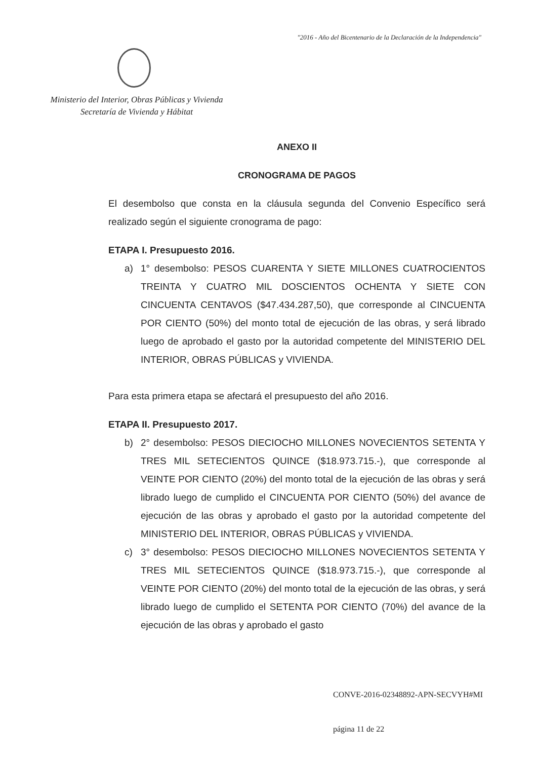"2016 - Año del Bicentenario de la Declaración de la Independencia"
Ministerio del Interior, Obras Públicas y Vivienda
Secretaría de Vivienda y Hábitat
ANEXO II
CRONOGRAMA DE PAGOS
El desembolso que consta en la cláusula segunda del Convenio Específico será realizado según el siguiente cronograma de pago:
ETAPA I. Presupuesto 2016.
a) 1° desembolso: PESOS CUARENTA Y SIETE MILLONES CUATROCIENTOS TREINTA Y CUATRO MIL DOSCIENTOS OCHENTA Y SIETE CON CINCUENTA CENTAVOS ($47.434.287,50), que corresponde al CINCUENTA POR CIENTO (50%) del monto total de ejecución de las obras, y será librado luego de aprobado el gasto por la autoridad competente del MINISTERIO DEL INTERIOR, OBRAS PÚBLICAS y VIVIENDA.
Para esta primera etapa se afectará el presupuesto del año 2016.
ETAPA II. Presupuesto 2017.
b) 2° desembolso: PESOS DIECIOCHO MILLONES NOVECIENTOS SETENTA Y TRES MIL SETECIENTOS QUINCE ($18.973.715.-), que corresponde al VEINTE POR CIENTO (20%) del monto total de la ejecución de las obras y será librado luego de cumplido el CINCUENTA POR CIENTO (50%) del avance de ejecución de las obras y aprobado el gasto por la autoridad competente del MINISTERIO DEL INTERIOR, OBRAS PÚBLICAS y VIVIENDA.
c) 3° desembolso: PESOS DIECIOCHO MILLONES NOVECIENTOS SETENTA Y TRES MIL SETECIENTOS QUINCE ($18.973.715.-), que corresponde al VEINTE POR CIENTO (20%) del monto total de la ejecución de las obras, y será librado luego de cumplido el SETENTA POR CIENTO (70%) del avance de la ejecución de las obras y aprobado el gasto
CONVE-2016-02348892-APN-SECVYH#MI
página 11 de 22